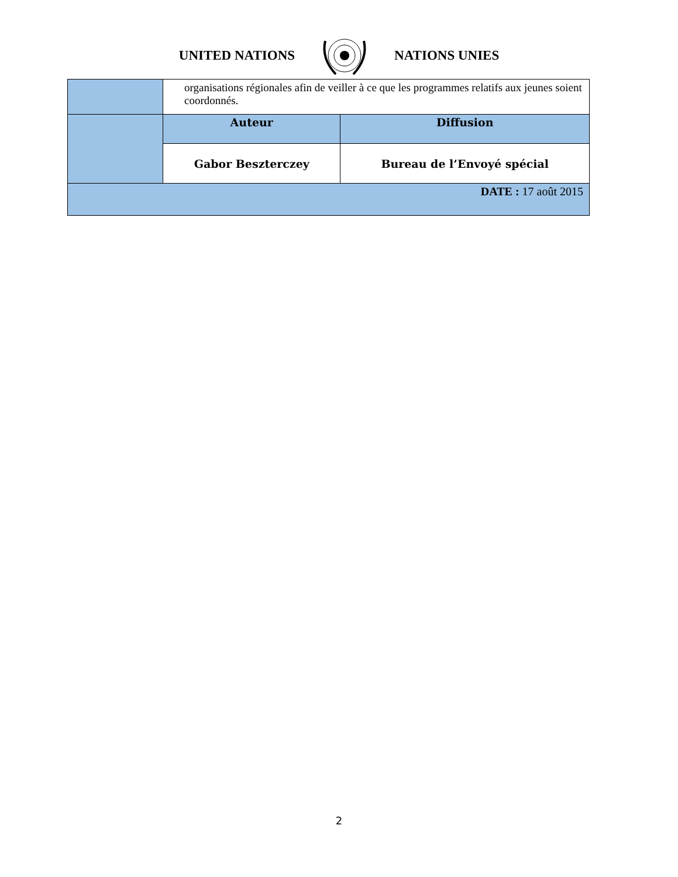UNITED NATIONS NATIONS UNIES
| | organisations régionales afin de veiller à ce que les programmes relatifs aux jeunes soient coordonnés. | |
| | Auteur | Diffusion |
| | Gabor Beszterczey | Bureau de l’Envoyé spécial |
| DATE : 17 août 2015 | | |
2